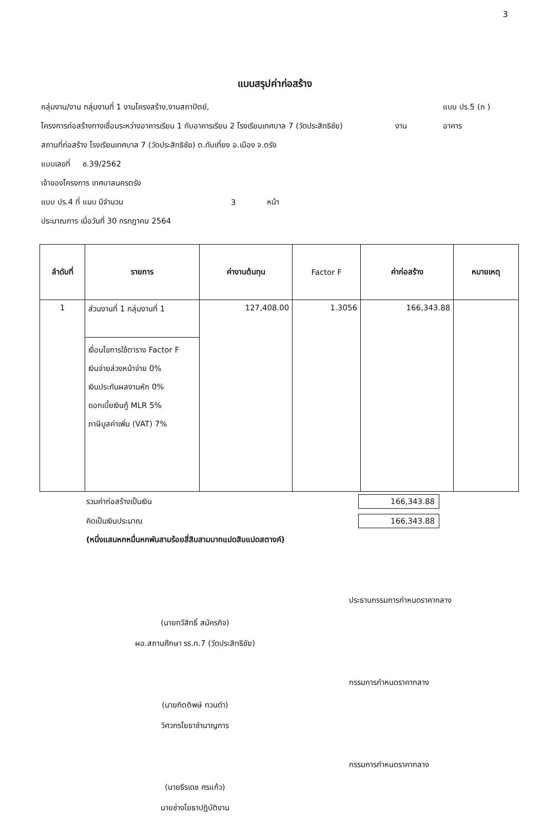3
แบบสรุปค่าก่อสร้าง
กลุ่มงาน/งาน กลุ่มงานที่ 1 งานโครงสร้าง,งานสถาปัตย์, แบบ ปร.5 (ก )
โครงการก่อสร้างทางเชื่อมระหว่างอาคารเรียน 1 กับอาคารเรียน 2 โรงเรียนเทศบาล 7 (วัดประสิทธิชัย) งาน อาคาร
สถานที่ก่อสร้าง โรงเรียนเทศบาล 7 (วัดประสิทธิชัย) ต.ทับเที่ยง อ.เมือง จ.ตรัง
แบบเลขที่ ช.39/2562
เจ้าของโครงการ เทศบาลนครตรัง
แบบ ปร.4 ที่ แนบ มีจำนวน 3 หน้า
ประมาณการ เมื่อวันที่ 30 กรกฎาคม 2564
| ลำดับที่ | รายการ | ค่างานต้นทุน | Factor F | ค่าก่อสร้าง | หมายเหตุ |
| --- | --- | --- | --- | --- | --- |
| 1 | ส่วนงานที่ 1 กลุ่มงานที่ 1 เงื่อนไขการใช้ตาราง Factor F เงินจ่ายล่วงหน้าจ่าย 0% เงินประกันผลงานหัก 0% ดอกเบี้ยเงินกู้ MLR 5% ภาษีมูลค่าเพิ่ม (VAT) 7% | 127,408.00 | 1.3056 | 166,343.88 | |
รวมค่าก่อสร้างเป็นเงิน 166,343.88
คิดเป็นเงินประมาณ 166,343.88
(หนึ่งแสนหกหมื่นหกพันสามร้อยสี่สิบสามบาทแปดสิบแปดสตางค์)
(นายทวีสิทธิ์ สมัครกิจ)
ผอ.สถานศึกษา รร.ท.7 (วัดประสิทธิชัย)
ประธานกรรมการกำหนดราคากลาง
(นายกิตติพษ์ ทวนดำ)
วิศวกรโยธาชำนาญการ
กรรมการกำหนดราคากลาง
(นายธีรเดช ศรแก้ว)
นายช่างโยธาปฏิบัติงาน
กรรมการกำหนดราคากลาง